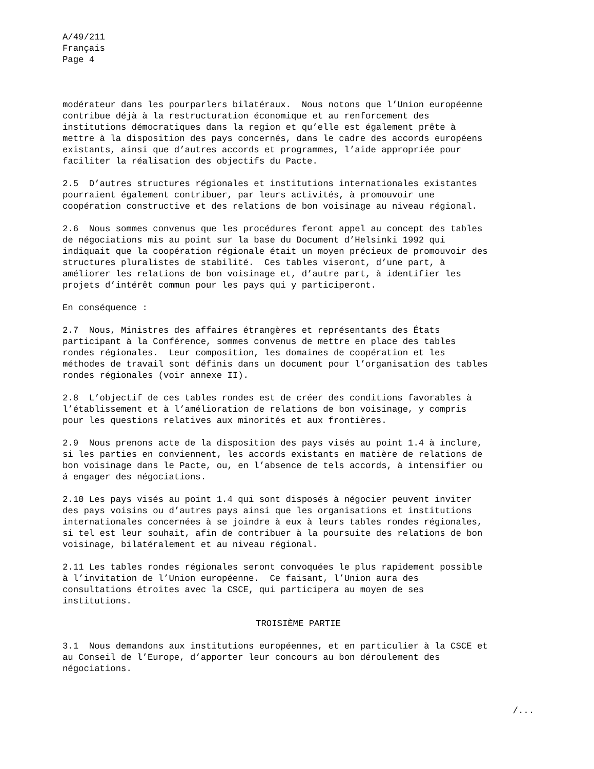A/49/211 Français Page 4
modérateur dans les pourparlers bilatéraux. Nous notons que l’Union européenne contribue déjà à la restructuration économique et au renforcement des institutions démocratiques dans la region et qu’elle est également prête à mettre à la disposition des pays concernés, dans le cadre des accords européens existants, ainsi que d’autres accords et programmes, l’aide appropriée pour faciliter la réalisation des objectifs du Pacte.
2.5 D’autres structures régionales et institutions internationales existantes pourraient également contribuer, par leurs activités, à promouvoir une coopération constructive et des relations de bon voisinage au niveau régional.
2.6 Nous sommes convenus que les procédures feront appel au concept des tables de négociations mis au point sur la base du Document d’Helsinki 1992 qui indiquait que la coopération régionale était un moyen précieux de promouvoir des structures pluralistes de stabilité. Ces tables viseront, d’une part, à améliorer les relations de bon voisinage et, d’autre part, à identifier les projets d’intérêt commun pour les pays qui y participeront.
En conséquence :
2.7 Nous, Ministres des affaires étrangères et représentants des États participant à la Conférence, sommes convenus de mettre en place des tables rondes régionales. Leur composition, les domaines de coopération et les méthodes de travail sont définis dans un document pour l’organisation des tables rondes régionales (voir annexe II).
2.8 L’objectif de ces tables rondes est de créer des conditions favorables à l’établissement et à l’amélioration de relations de bon voisinage, y compris pour les questions relatives aux minorités et aux frontières.
2.9 Nous prenons acte de la disposition des pays visés au point 1.4 à inclure, si les parties en conviennent, les accords existants en matière de relations de bon voisinage dans le Pacte, ou, en l’absence de tels accords, à intensifier ou á engager des négociations.
2.10 Les pays visés au point 1.4 qui sont disposés à négocier peuvent inviter des pays voisins ou d’autres pays ainsi que les organisations et institutions internationales concernées à se joindre à eux à leurs tables rondes régionales, si tel est leur souhait, afin de contribuer à la poursuite des relations de bon voisinage, bilatéralement et au niveau régional.
2.11 Les tables rondes régionales seront convoquées le plus rapidement possible à l’invitation de l’Union européenne. Ce faisant, l’Union aura des consultations étroites avec la CSCE, qui participera au moyen de ses institutions.
TROISIÈME PARTIE
3.1 Nous demandons aux institutions européennes, et en particulier à la CSCE et au Conseil de l’Europe, d’apporter leur concours au bon déroulement des négociations.
/...